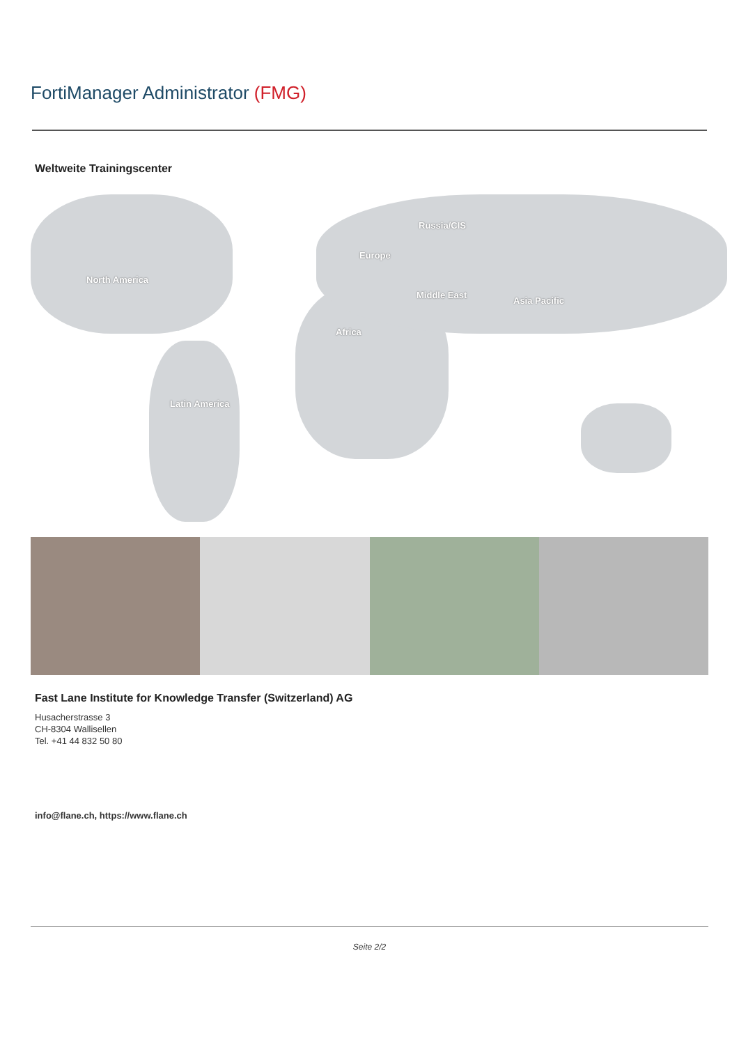FortiManager Administrator (FMG)
Weltweite Trainingscenter
North America
Latin America
Africa
Europe
Russia/CIS
Middle East
Asia Pacific
Fast Lane Institute for Knowledge Transfer (Switzerland) AG
Husacherstrasse 3
CH-8304 Wallisellen
Tel. +41 44 832 50 80
info@flane.ch, https://www.flane.ch
Seite 2/2